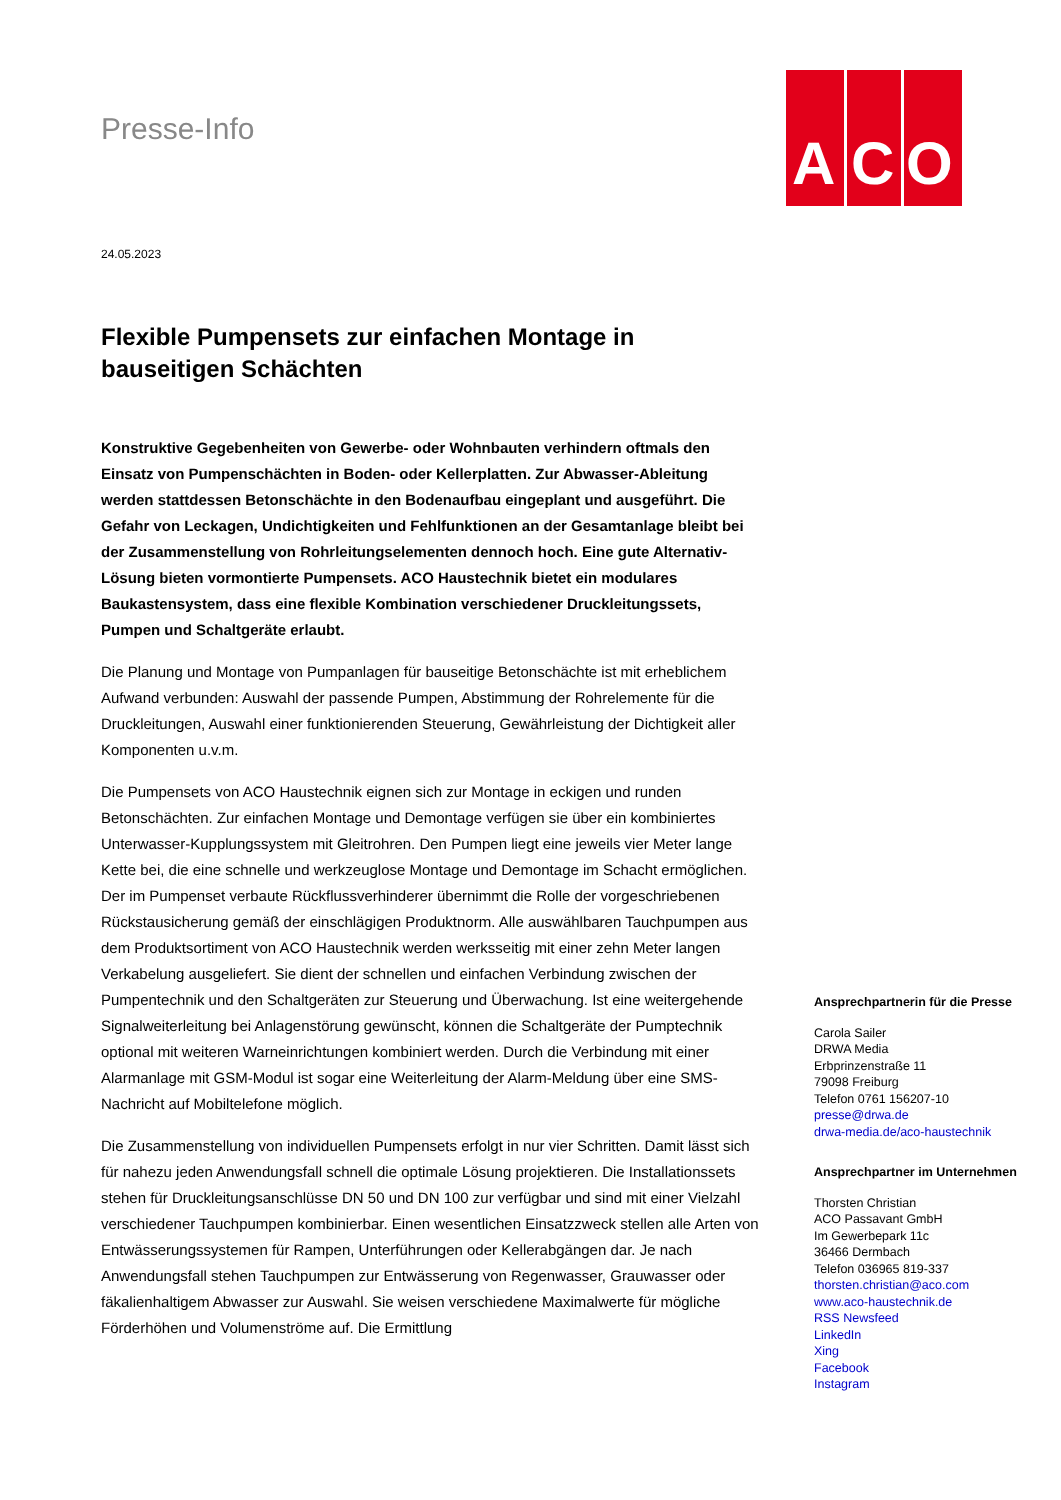A C O
Presse-Info
24.05.2023
Flexible Pumpensets zur einfachen Montage in bauseitigen Schächten
Konstruktive Gegebenheiten von Gewerbe- oder Wohnbauten verhindern oftmals den Einsatz von Pumpenschächten in Boden- oder Kellerplatten. Zur Abwasser-Ableitung werden stattdessen Betonschächte in den Bodenaufbau eingeplant und ausgeführt. Die Gefahr von Leckagen, Undichtigkeiten und Fehlfunktionen an der Gesamtanlage bleibt bei der Zusammenstellung von Rohrleitungselementen dennoch hoch. Eine gute Alternativ-Lösung bieten vormontierte Pumpensets. ACO Haustechnik bietet ein modulares Baukastensystem, dass eine flexible Kombination verschiedener Druckleitungssets, Pumpen und Schaltgeräte erlaubt.
Die Planung und Montage von Pumpanlagen für bauseitige Betonschächte ist mit erheblichem Aufwand verbunden: Auswahl der passende Pumpen, Abstimmung der Rohrelemente für die Druckleitungen, Auswahl einer funktionierenden Steuerung, Gewährleistung der Dichtigkeit aller Komponenten u.v.m.
Die Pumpensets von ACO Haustechnik eignen sich zur Montage in eckigen und runden Betonschächten. Zur einfachen Montage und Demontage verfügen sie über ein kombiniertes Unterwasser-Kupplungssystem mit Gleitrohren. Den Pumpen liegt eine jeweils vier Meter lange Kette bei, die eine schnelle und werkzeuglose Montage und Demontage im Schacht ermöglichen. Der im Pumpenset verbaute Rückflussverhinderer übernimmt die Rolle der vorgeschriebenen Rückstausicherung gemäß der einschlägigen Produktnorm. Alle auswählbaren Tauchpumpen aus dem Produktsortiment von ACO Haustechnik werden werksseitig mit einer zehn Meter langen Verkabelung ausgeliefert. Sie dient der schnellen und einfachen Verbindung zwischen der Pumpentechnik und den Schaltgeräten zur Steuerung und Überwachung. Ist eine weitergehende Signalweiterleitung bei Anlagenstörung gewünscht, können die Schaltgeräte der Pumptechnik optional mit weiteren Warneinrichtungen kombiniert werden. Durch die Verbindung mit einer Alarmanlage mit GSM-Modul ist sogar eine Weiterleitung der Alarm-Meldung über eine SMS-Nachricht auf Mobiltelefone möglich.
Die Zusammenstellung von individuellen Pumpensets erfolgt in nur vier Schritten. Damit lässt sich für nahezu jeden Anwendungsfall schnell die optimale Lösung projektieren. Die Installationssets stehen für Druckleitungsanschlüsse DN 50 und DN 100 zur verfügbar und sind mit einer Vielzahl verschiedener Tauchpumpen kombinierbar. Einen wesentlichen Einsatzzweck stellen alle Arten von Entwässerungssystemen für Rampen, Unterführungen oder Kellerabgängen dar. Je nach Anwendungsfall stehen Tauchpumpen zur Entwässerung von Regenwasser, Grauwasser oder fäkalienhaltigem Abwasser zur Auswahl. Sie weisen verschiedene Maximalwerte für mögliche Förderhöhen und Volumenströme auf. Die Ermittlung
Ansprechpartnerin für die Presse
Carola Sailer
DRWA Media
Erbprinzenstraße 11
79098 Freiburg
Telefon 0761 156207-10
presse@drwa.de
drwa-media.de/aco-haustechnik
Ansprechpartner im Unternehmen
Thorsten Christian
ACO Passavant GmbH
Im Gewerbepark 11c
36466 Dermbach
Telefon 036965 819-337
thorsten.christian@aco.com
www.aco-haustechnik.de
RSS Newsfeed
LinkedIn
Xing
Facebook
Instagram